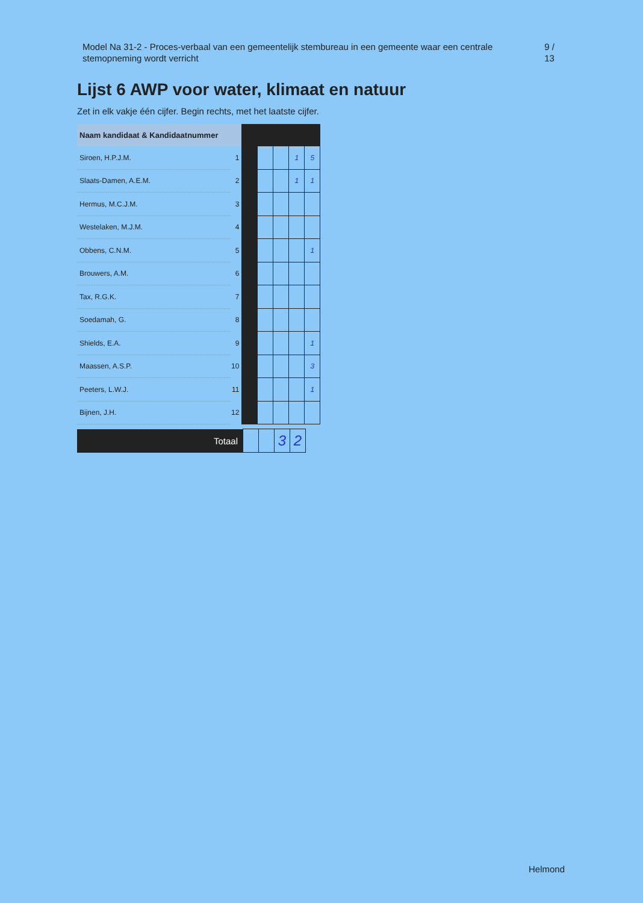Model Na 31-2 - Proces-verbaal van een gemeentelijk stembureau in een gemeente waar een centrale stemopneming wordt verricht
9 / 13
Lijst 6 AWP voor water, klimaat en natuur
Zet in elk vakje één cijfer. Begin rechts, met het laatste cijfer.
| Naam kandidaat & Kandidaatnummer | | | | | | |
| --- | --- | --- | --- | --- | --- | --- |
| Siroen, H.P.J.M. | 1 | | | | 1 | 5 |
| Slaats-Damen, A.E.M. | 2 | | | | 1 | 1 |
| Hermus, M.C.J.M. | 3 | | | | | |
| Westelaken, M.J.M. | 4 | | | | | |
| Obbens, C.N.M. | 5 | | | | | 1 |
| Brouwers, A.M. | 6 | | | | | |
| Tax, R.G.K. | 7 | | | | | |
| Soedamah, G. | 8 | | | | | |
| Shields, E.A. | 9 | | | | | 1 |
| Maassen, A.S.P. | 10 | | | | | 3 |
| Peeters, L.W.J. | 11 | | | | | 1 |
| Bijnen, J.H. | 12 | | | | | |
| Totaal | | | 3 | 2 |
Helmond